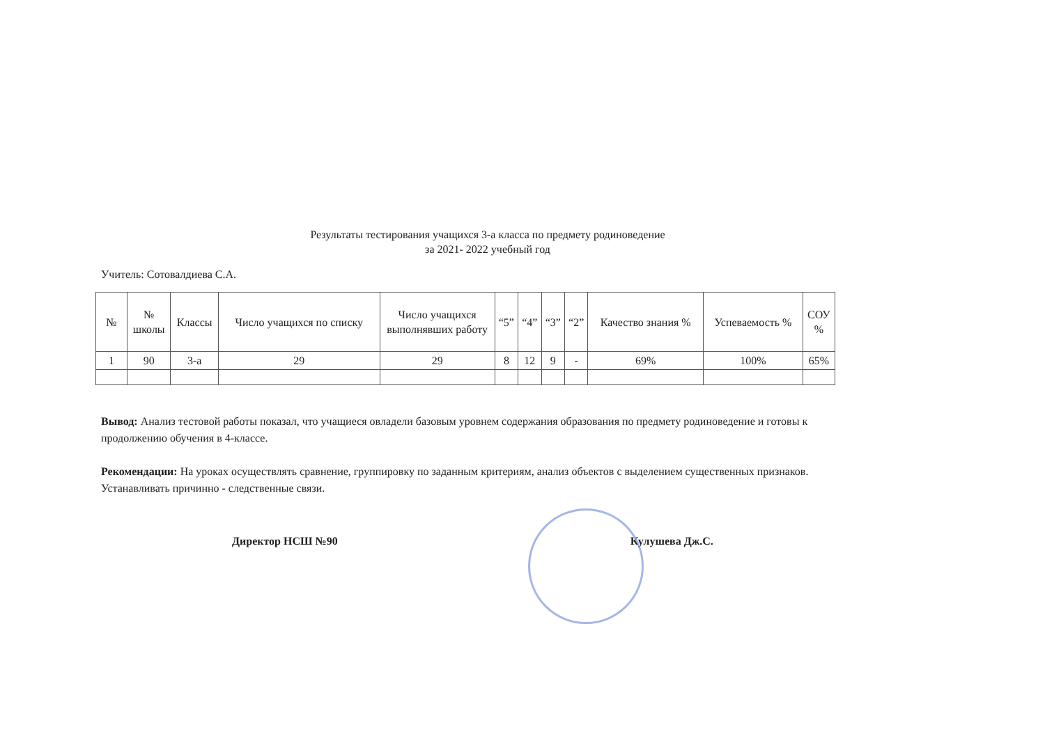Результаты тестирования учащихся 3-а класса по предмету родиноведение
за 2021- 2022 учебный год
Учитель: Сотовалдиева С.А.
| № | № школы | Классы | Число учащихся по списку | Число учащихся выполнявших работу | “5” | “4” | “3” | “2” | Качество знания % | Успеваемость % | СОУ % |
| --- | --- | --- | --- | --- | --- | --- | --- | --- | --- | --- | --- |
| 1 | 90 | 3-а | 29 | 29 | 8 | 12 | 9 | - | 69% | 100% | 65% |
Вывод: Анализ тестовой работы показал, что учащиеся овладели базовым уровнем содержания образования по предмету родиноведение и готовы к продолжению обучения в 4-классе.
Рекомендации: На уроках осуществлять сравнение, группировку по заданным критериям, анализ объектов с выделением существенных признаков. Устанавливать причинно - следственные связи.
Директор НСШ №90 Кулушева Дж.С.